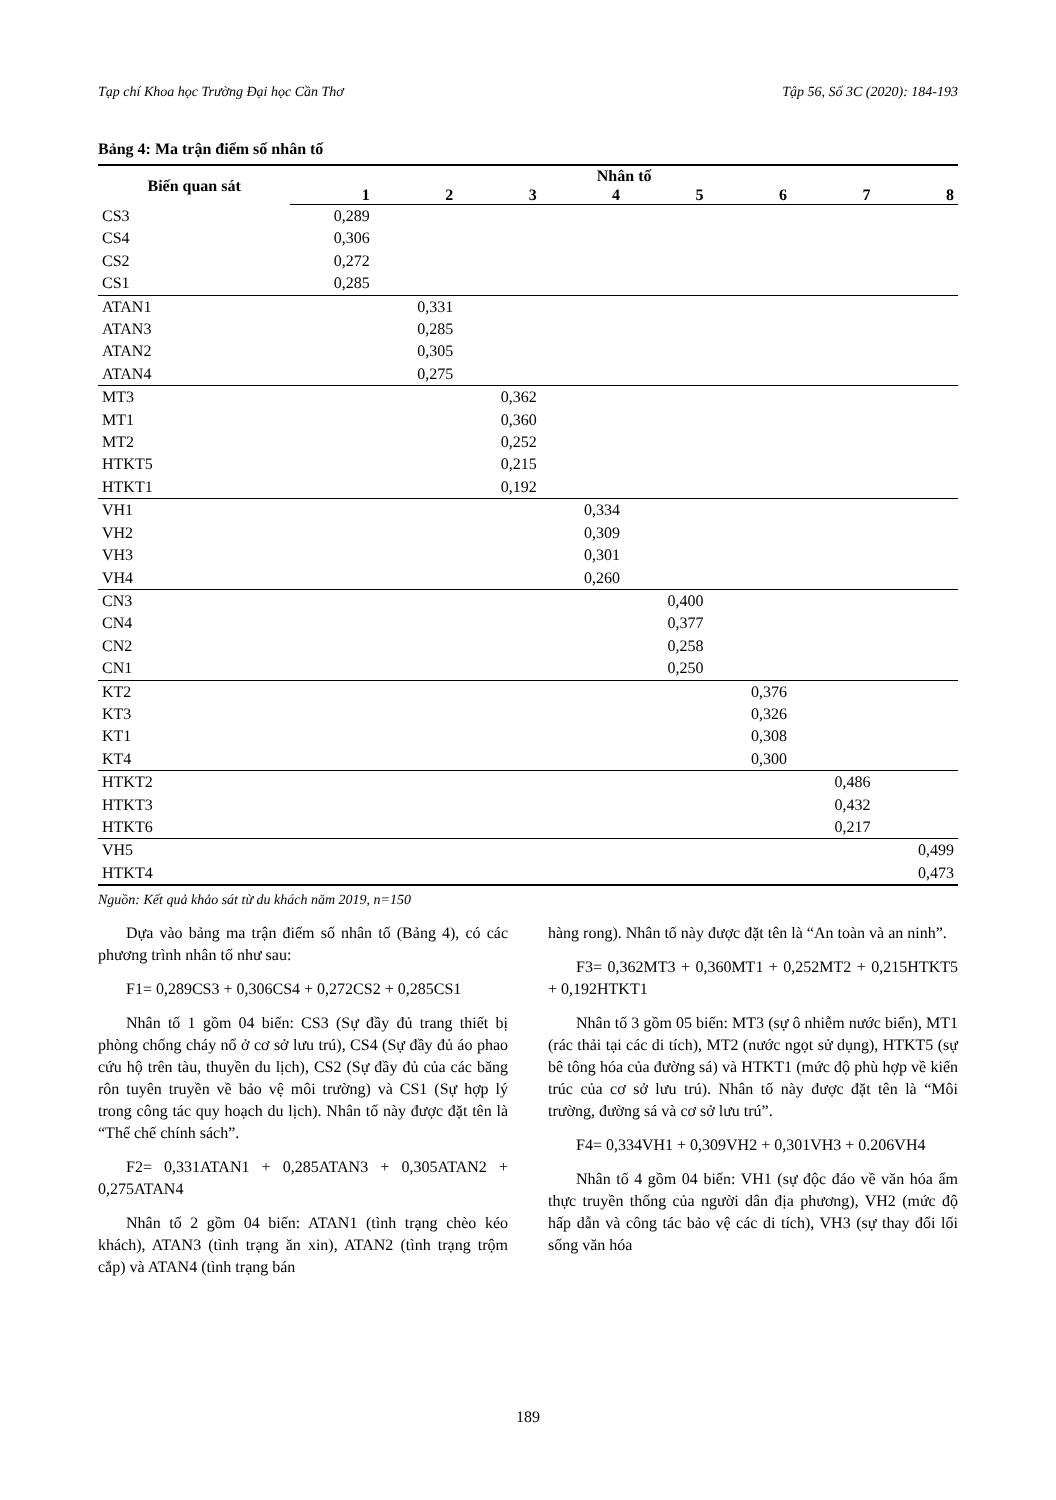Tạp chí Khoa học Trường Đại học Cần Thơ Tập 56, Số 3C (2020): 184-193
Bảng 4: Ma trận điểm số nhân tố
| Biến quan sát | Nhân tố | | | | | | | |
| --- | --- | --- | --- | --- | --- | --- | --- | --- |
| | 1 | 2 | 3 | 4 | 5 | 6 | 7 | 8 |
| CS3 | 0,289 | | | | | | | |
| CS4 | 0,306 | | | | | | | |
| CS2 | 0,272 | | | | | | | |
| CS1 | 0,285 | | | | | | | |
| ATAN1 | | 0,331 | | | | | | |
| ATAN3 | | 0,285 | | | | | | |
| ATAN2 | | 0,305 | | | | | | |
| ATAN4 | | 0,275 | | | | | | |
| MT3 | | | 0,362 | | | | | |
| MT1 | | | 0,360 | | | | | |
| MT2 | | | 0,252 | | | | | |
| HTKT5 | | | 0,215 | | | | | |
| HTKT1 | | | 0,192 | | | | | |
| VH1 | | | | 0,334 | | | | |
| VH2 | | | | 0,309 | | | | |
| VH3 | | | | 0,301 | | | | |
| VH4 | | | | 0,260 | | | | |
| CN3 | | | | | 0,400 | | | |
| CN4 | | | | | 0,377 | | | |
| CN2 | | | | | 0,258 | | | |
| CN1 | | | | | 0,250 | | | |
| KT2 | | | | | | 0,376 | | |
| KT3 | | | | | | 0,326 | | |
| KT1 | | | | | | 0,308 | | |
| KT4 | | | | | | 0,300 | | |
| HTKT2 | | | | | | | 0,486 | |
| HTKT3 | | | | | | | 0,432 | |
| HTKT6 | | | | | | | 0,217 | |
| VH5 | | | | | | | | 0,499 |
| HTKT4 | | | | | | | | 0,473 |
Nguồn: Kết quả khảo sát từ du khách năm 2019, n=150
Dựa vào bảng ma trận điểm số nhân tố (Bảng 4), có các phương trình nhân tố như sau:
F1= 0,289CS3 + 0,306CS4 + 0,272CS2 + 0,285CS1
Nhân tố 1 gồm 04 biến: CS3 (Sự đầy đủ trang thiết bị phòng chống cháy nổ ở cơ sở lưu trú), CS4 (Sự đầy đủ áo phao cứu hộ trên tàu, thuyền du lịch), CS2 (Sự đầy đủ của các băng rôn tuyên truyền về bảo vệ môi trường) và CS1 (Sự hợp lý trong công tác quy hoạch du lịch). Nhân tố này được đặt tên là “Thể chế chính sách”.
F2= 0,331ATAN1 + 0,285ATAN3 + 0,305ATAN2 + 0,275ATAN4
Nhân tố 2 gồm 04 biến: ATAN1 (tình trạng chèo kéo khách), ATAN3 (tình trạng ăn xin), ATAN2 (tình trạng trộm cắp) và ATAN4 (tình trạng bán
hàng rong). Nhân tố này được đặt tên là “An toàn và an ninh”.
F3= 0,362MT3 + 0,360MT1 + 0,252MT2 + 0,215HTKT5 + 0,192HTKT1
Nhân tố 3 gồm 05 biến: MT3 (sự ô nhiễm nước biển), MT1 (rác thải tại các di tích), MT2 (nước ngọt sử dụng), HTKT5 (sự bê tông hóa của đường sá) và HTKT1 (mức độ phù hợp về kiến trúc của cơ sở lưu trú). Nhân tố này được đặt tên là “Môi trường, đường sá và cơ sở lưu trú”.
F4= 0,334VH1 + 0,309VH2 + 0,301VH3 + 0.206VH4
Nhân tố 4 gồm 04 biến: VH1 (sự độc đáo về văn hóa ẩm thực truyền thống của người dân địa phương), VH2 (mức độ hấp dẫn và công tác bảo vệ các di tích), VH3 (sự thay đổi lối sống văn hóa
189